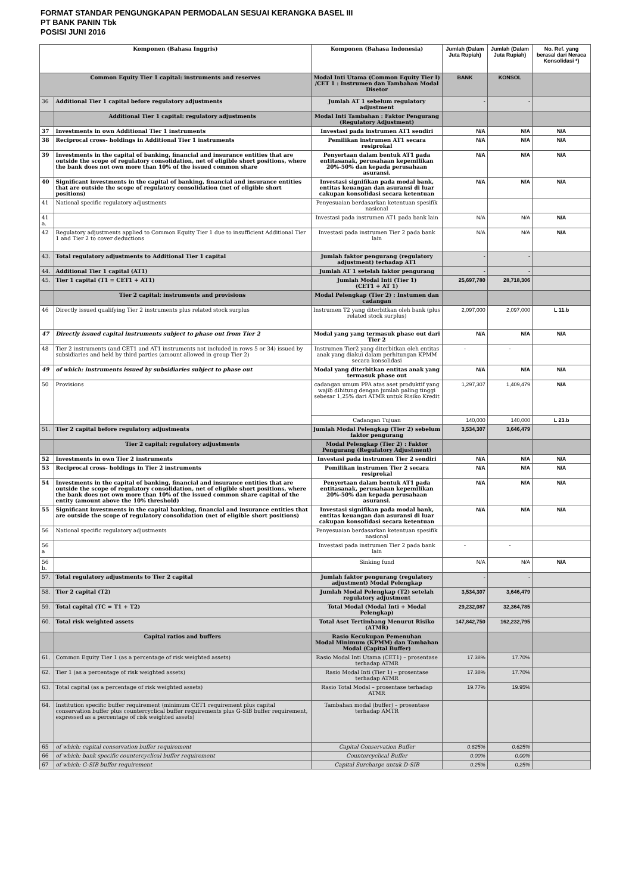FORMAT STANDAR PENGUNGKAPAN PERMODALAN SESUAI KERANGKA BASEL III
PT BANK PANIN Tbk
POSISI JUNI 2016
| Komponen (Bahasa Inggris) | | Komponen (Bahasa Indonesia) | Jumlah (Dalam Juta Rupiah) | Jumlah (Dalam Juta Rupiah) | No. Ref. yang berasal dari Neraca Konsolidasi *) |
| --- | --- | --- | --- | --- | --- |
| Common Equity Tier 1 capital: instruments and reserves | | Modal Inti Utama (Common Equity Tier I) /CET 1 : Instrumen dan Tambahan Modal Disetor | BANK | KONSOL | |
| 36 | Additional Tier 1 capital before regulatory adjustments | Jumlah AT 1 sebelum regulatory adjustment | - | - | |
| | Additional Tier 1 capital: regulatory adjustments | Modal Inti Tambahan : Faktor Pengurang (Regulatory Adjustment) | | | |
| 37 | Investments in own Additional Tier 1 instruments | Investasi pada instrumen AT1 sendiri | N/A | N/A | N/A |
| 38 | Reciprocal cross- holdings in Additional Tier 1 instruments | Pemilikan instrumen AT1 secara resiprokal | N/A | N/A | N/A |
| 39 | Investments in the capital of banking, financial and insurance entities that are outside the scope of regulatory consolidation, net of eligible short positions, where the bank does not own more than 10% of the issued common share | Penyertaan dalam bentuk AT1 pada entitasanak, perusahaan kepemilikan 20%-50% dan kepada perusahaan asuransi. | N/A | N/A | N/A |
| 40 | Significant investments in the capital of banking, financial and insurance entities that are outside the scope of regulatory consolidation (net of eligible short positions) | Investasi signifikan pada modal bank, entitas keuangan dan asuransi di luar cakupan konsolidasi secara ketentuan | N/A | N/A | N/A |
| 41 | National specific regulatory adjustments | Penyesuaian berdasarkan ketentuan spesifik nasional | | | |
| 41 a. | | Investasi pada instrumen AT1 pada bank lain | N/A | N/A | N/A |
| 42 | Regulatory adjustments applied to Common Equity Tier 1 due to insufficient Additional Tier 1 and Tier 2 to cover deductions | Investasi pada instrumen Tier 2 pada bank lain | N/A | N/A | N/A |
| 43. | Total regulatory adjustments to Additional Tier 1 capital | Jumlah faktor pengurang (regulatory adjustment) terhadap AT1 | - | - | |
| 44. | Additional Tier 1 capital (AT1) | Jumlah AT 1 setelah faktor pengurang | - | - | |
| 45. | Tier 1 capital (T1 = CET1 + AT1) | Jumlah Modal Inti (Tier 1) (CET1 + AT 1) | 25,697,780 | 28,718,306 | |
| | Tier 2 capital: instruments and provisions | Modal Pelengkap (Tier 2) : Instumen dan cadangan | | | |
| 46 | Directly issued qualifying Tier 2 instruments plus related stock surplus | Instrumen T2 yang diterbitkan oleh bank (plus related stock surplus) | 2,097,000 | 2,097,000 | L 11.b |
| 47 | Directly issued capital instruments subject to phase out from Tier 2 | Modal yang yang termasuk phase out dari Tier 2 | N/A | N/A | N/A |
| 48 | Tier 2 instruments (and CET1 and AT1 instruments not included in rows 5 or 34) issued by subsidiaries and held by third parties (amount allowed in group Tier 2) | Instrumen Tier2 yang diterbitkan oleh entitas anak yang diakui dalam perhitungan KPMM secara konsolidasi | - | - | |
| 49 | of which: instruments issued by subsidiaries subject to phase out | Modal yang diterbitkan entitas anak yang termasuk phase out | N/A | N/A | N/A |
| 50 | Provisions | cadangan umum PPA atas aset produktif yang wajib dihitung dengan jumlah paling tinggi sebesar 1,25% dari ATMR untuk Risiko Kredit | 1,297,307 | 1,409,479 | N/A |
| | | Cadangan Tujuan | 140,000 | 140,000 | L 23.b |
| 51. | Tier 2 capital before regulatory adjustments | Jumlah Modal Pelengkap (Tier 2) sebelum faktor pengurang | 3,534,307 | 3,646,479 | |
| | Tier 2 capital: regulatory adjustments | Modal Pelengkap (Tier 2) : Faktor Pengurang (Regulatory Adjustment) | | | |
| 52 | Investments in own Tier 2 instruments | Investasi pada instrumen Tier 2 sendiri | N/A | N/A | N/A |
| 53 | Reciprocal cross- holdings in Tier 2 instruments | Pemilikan instrumen Tier 2 secara resiprokal | N/A | N/A | N/A |
| 54 | Investments in the capital of banking, financial and insurance entities that are outside the scope of regulatory consolidation, net of eligible short positions, where the bank does not own more than 10% of the issued common share capital of the entity (amount above the 10% threshold) | Penyertaan dalam bentuk AT1 pada entitasanak, perusahaan kepemilikan 20%-50% dan kepada perusahaan asuransi. | N/A | N/A | N/A |
| 55 | Significant investments in the capital banking, financial and insurance entities that are outside the scope of regulatory consolidation (net of eligible short positions) | Investasi signifikan pada modal bank, entitas keuangan dan asuransi di luar cakupan konsolidasi secara ketentuan | N/A | N/A | N/A |
| 56 | National specific regulatory adjustments | Penyesuaian berdasarkan ketentuan spesifik nasional | | | |
| 56 a | | Investasi pada instrumen Tier 2 pada bank lain | - | - | |
| 56 b. | | Sinking fund | N/A | N/A | N/A |
| 57. | Total regulatory adjustments to Tier 2 capital | Jumlah faktor pengurang (regulatory adjustment) Modal Pelengkap | - | - | |
| 58. | Tier 2 capital (T2) | Jumlah Modal Pelengkap (T2) setelah regulatory adjustment | 3,534,307 | 3,646,479 | |
| 59. | Total capital (TC = T1 + T2) | Total Modal (Modal Inti + Modal Pelengkap) | 29,232,087 | 32,364,785 | |
| 60. | Total risk weighted assets | Total Aset Tertimbang Menurut Risiko (ATMR) | 147,842,750 | 162,232,795 | |
| | Capital ratios and buffers | Rasio Kecukupan Pemenuhan Modal Minimum (KPMM) dan Tambahan Modal (Capital Buffer) | | | |
| 61. | Common Equity Tier 1 (as a percentage of risk weighted assets) | Rasio Modal Inti Utama (CET1) – prosentase terhadap ATMR | 17.38% | 17.70% | |
| 62. | Tier 1 (as a percentage of risk weighted assets) | Rasio Modal Inti (Tier 1) – prosentase terhadap ATMR | 17.38% | 17.70% | |
| 63. | Total capital (as a percentage of risk weighted assets) | Rasio Total Modal – prosentase terhadap ATMR | 19.77% | 19.95% | |
| 64. | Institution specific buffer requirement (minimum CET1 requirement plus capital conservation buffer plus countercyclical buffer requirements plus G-SIB buffer requirement, expressed as a percentage of risk weighted assets) | Tambahan modal (buffer) – prosentase terhadap AMTR | | | |
| 65 | of which: capital conservation buffer requirement | Capital Conservation Buffer | 0.625% | 0.625% | |
| 66 | of which: bank specific countercyclical buffer requirement | Countercyclical Buffer | 0.00% | 0.00% | |
| 67 | of which: G-SIB buffer requirement | Capital Surcharge untuk D-SIB | 0.25% | 0.25% | |